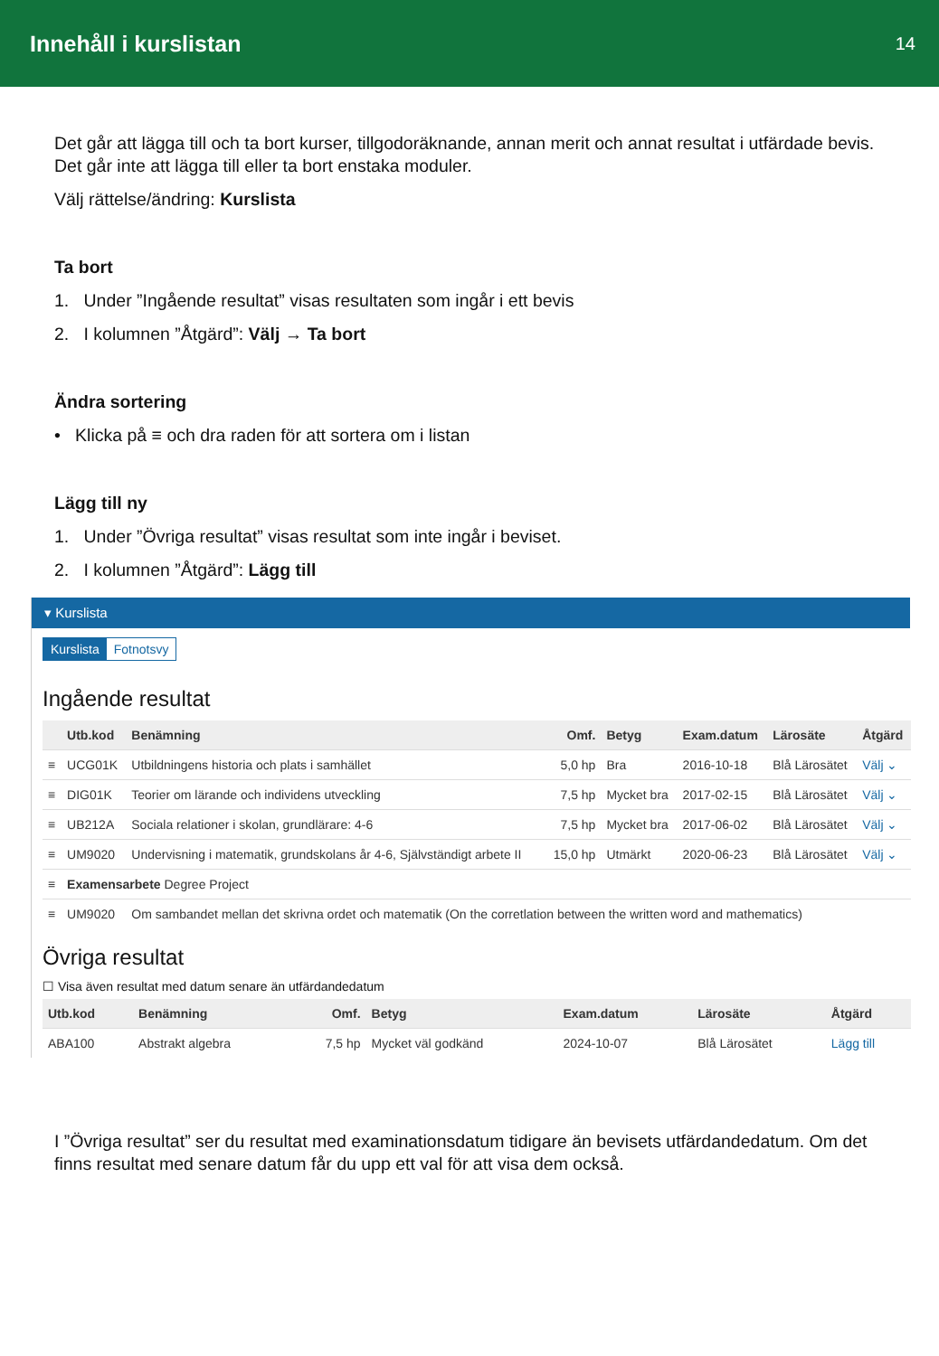Innehåll i kurslistan
14
Det går att lägga till och ta bort kurser, tillgodoräknande, annan merit och annat resultat i utfärdade bevis. Det går inte att lägga till eller ta bort enstaka moduler.
Välj rättelse/ändring: Kurslista
Ta bort
1. Under ”Ingående resultat” visas resultaten som ingår i ett bevis
2. I kolumnen ”Åtgärd”: Välj → Ta bort
Ändra sortering
• Klicka på ≡ och dra raden för att sortera om i listan
Lägg till ny
1. Under ”Övriga resultat” visas resultat som inte ingår i beviset.
2. I kolumnen ”Åtgärd”: Lägg till
▾ Kurslista
Kurslista Fotnotsvy
Ingående resultat
| | Utb.kod | Benämning | Omf. | Betyg | Exam.datum | Lärosäte | Åtgärd |
| --- | --- | --- | --- | --- | --- | --- | --- |
| ≡ | UCG01K | Utbildningens historia och plats i samhället | 5,0 hp | Bra | 2016-10-18 | Blå Lärosätet | Välj ⌄ |
| ≡ | DIG01K | Teorier om lärande och individens utveckling | 7,5 hp | Mycket bra | 2017-02-15 | Blå Lärosätet | Välj ⌄ |
| ≡ | UB212A | Sociala relationer i skolan, grundlärare: 4-6 | 7,5 hp | Mycket bra | 2017-06-02 | Blå Lärosätet | Välj ⌄ |
| ≡ | UM9020 | Undervisning i matematik, grundskolans år 4-6, Självständigt arbete II | 15,0 hp | Utmärkt | 2020-06-23 | Blå Lärosätet | Välj ⌄ |
| ≡ | Examensarbete Degree Project | | | | | | |
| ≡ | UM9020 | Om sambandet mellan det skrivna ordet och matematik (On the corretlation between the written word and mathematics) | | | | | |
Övriga resultat
☐ Visa även resultat med datum senare än utfärdandedatum
| Utb.kod | Benämning | Omf. | Betyg | Exam.datum | Lärosäte | Åtgärd |
| --- | --- | --- | --- | --- | --- | --- |
| ABA100 | Abstrakt algebra | 7,5 hp | Mycket väl godkänd | 2024-10-07 | Blå Lärosätet | Lägg till |
I ”Övriga resultat” ser du resultat med examinationsdatum tidigare än bevisets utfärdandedatum. Om det finns resultat med senare datum får du upp ett val för att visa dem också.